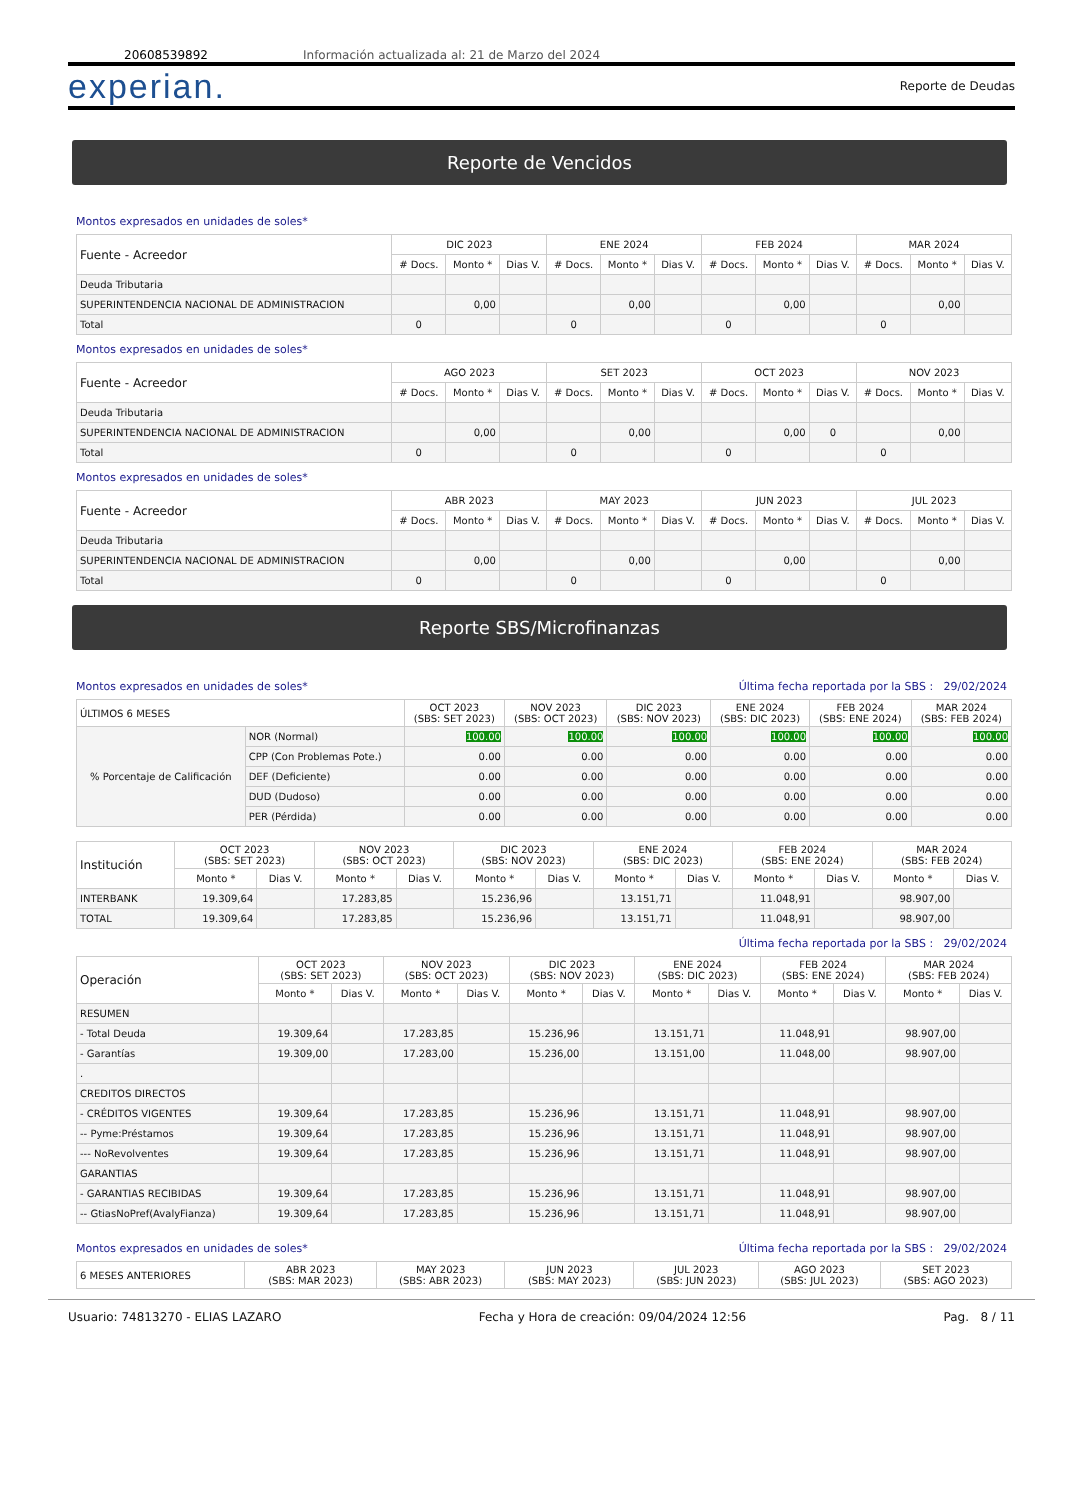20608539892 Información actualizada al: 21 de Marzo del 2024
experian. Reporte de Deudas
Reporte de Vencidos
Montos expresados en unidades de soles*
| Fuente - Acreedor | DIC 2023 | | | ENE 2024 | | | FEB 2024 | | | MAR 2024 | | |
| --- | --- | --- | --- | --- | --- | --- | --- | --- | --- | --- | --- | --- |
| | # Docs. | Monto * | Dias V. | # Docs. | Monto * | Dias V. | # Docs. | Monto * | Dias V. | # Docs. | Monto * | Dias V. |
| Deuda Tributaria | | | | | | | | | | | | |
| SUPERINTENDENCIA NACIONAL DE ADMINISTRACION | | 0,00 | | | 0,00 | | | 0,00 | | | 0,00 | |
| Total | 0 | | | 0 | | | 0 | | | 0 | | |
Montos expresados en unidades de soles*
| Fuente - Acreedor | AGO 2023 | | | SET 2023 | | | OCT 2023 | | | NOV 2023 | | |
| --- | --- | --- | --- | --- | --- | --- | --- | --- | --- | --- | --- | --- |
| | # Docs. | Monto * | Dias V. | # Docs. | Monto * | Dias V. | # Docs. | Monto * | Dias V. | # Docs. | Monto * | Dias V. |
| Deuda Tributaria | | | | | | | | | | | | |
| SUPERINTENDENCIA NACIONAL DE ADMINISTRACION | | 0,00 | | | 0,00 | | | 0,00 | 0 | | 0,00 | |
| Total | 0 | | | 0 | | | 0 | | | 0 | | |
Montos expresados en unidades de soles*
| Fuente - Acreedor | ABR 2023 | | | MAY 2023 | | | JUN 2023 | | | JUL 2023 | | |
| --- | --- | --- | --- | --- | --- | --- | --- | --- | --- | --- | --- | --- |
| | # Docs. | Monto * | Dias V. | # Docs. | Monto * | Dias V. | # Docs. | Monto * | Dias V. | # Docs. | Monto * | Dias V. |
| Deuda Tributaria | | | | | | | | | | | | |
| SUPERINTENDENCIA NACIONAL DE ADMINISTRACION | | 0,00 | | | 0,00 | | | 0,00 | | | 0,00 | |
| Total | 0 | | | 0 | | | 0 | | | 0 | | |
Reporte SBS/Microfinanzas
Montos expresados en unidades de soles* Última fecha reportada por la SBS : 29/02/2024
| ÚLTIMOS 6 MESES | | OCT 2023 (SBS: SET 2023) | NOV 2023 (SBS: OCT 2023) | DIC 2023 (SBS: NOV 2023) | ENE 2024 (SBS: DIC 2023) | FEB 2024 (SBS: ENE 2024) | MAR 2024 (SBS: FEB 2024) |
| --- | --- | --- | --- | --- | --- | --- | --- |
| % Porcentaje de Calificación | NOR (Normal) | 100.00 | 100.00 | 100.00 | 100.00 | 100.00 | 100.00 |
| | CPP (Con Problemas Pote.) | 0.00 | 0.00 | 0.00 | 0.00 | 0.00 | 0.00 |
| | DEF (Deficiente) | 0.00 | 0.00 | 0.00 | 0.00 | 0.00 | 0.00 |
| | DUD (Dudoso) | 0.00 | 0.00 | 0.00 | 0.00 | 0.00 | 0.00 |
| | PER (Pérdida) | 0.00 | 0.00 | 0.00 | 0.00 | 0.00 | 0.00 |
| Institución | OCT 2023 (SBS: SET 2023) | | NOV 2023 (SBS: OCT 2023) | | DIC 2023 (SBS: NOV 2023) | | ENE 2024 (SBS: DIC 2023) | | FEB 2024 (SBS: ENE 2024) | | MAR 2024 (SBS: FEB 2024) | |
| --- | --- | --- | --- | --- | --- | --- | --- | --- | --- | --- | --- | --- |
| | Monto * | Dias V. | Monto * | Dias V. | Monto * | Dias V. | Monto * | Dias V. | Monto * | Dias V. | Monto * | Dias V. |
| INTERBANK | 19.309,64 | | 17.283,85 | | 15.236,96 | | 13.151,71 | | 11.048,91 | | 98.907,00 | |
| TOTAL | 19.309,64 | | 17.283,85 | | 15.236,96 | | 13.151,71 | | 11.048,91 | | 98.907,00 | |
Última fecha reportada por la SBS : 29/02/2024
| Operación | OCT 2023 (SBS: SET 2023) | | NOV 2023 (SBS: OCT 2023) | | DIC 2023 (SBS: NOV 2023) | | ENE 2024 (SBS: DIC 2023) | | FEB 2024 (SBS: ENE 2024) | | MAR 2024 (SBS: FEB 2024) | |
| --- | --- | --- | --- | --- | --- | --- | --- | --- | --- | --- | --- | --- |
| | Monto * | Dias V. | Monto * | Dias V. | Monto * | Dias V. | Monto * | Dias V. | Monto * | Dias V. | Monto * | Dias V. |
| RESUMEN | | | | | | | | | | | | |
| - Total Deuda | 19.309,64 | | 17.283,85 | | 15.236,96 | | 13.151,71 | | 11.048,91 | | 98.907,00 | |
| - Garantías | 19.309,00 | | 17.283,00 | | 15.236,00 | | 13.151,00 | | 11.048,00 | | 98.907,00 | |
| . | | | | | | | | | | | | |
| CREDITOS DIRECTOS | | | | | | | | | | | | |
| - CRÉDITOS VIGENTES | 19.309,64 | | 17.283,85 | | 15.236,96 | | 13.151,71 | | 11.048,91 | | 98.907,00 | |
| -- Pyme:Préstamos | 19.309,64 | | 17.283,85 | | 15.236,96 | | 13.151,71 | | 11.048,91 | | 98.907,00 | |
| --- NoRevolventes | 19.309,64 | | 17.283,85 | | 15.236,96 | | 13.151,71 | | 11.048,91 | | 98.907,00 | |
| GARANTIAS | | | | | | | | | | | | |
| - GARANTIAS RECIBIDAS | 19.309,64 | | 17.283,85 | | 15.236,96 | | 13.151,71 | | 11.048,91 | | 98.907,00 | |
| -- GtiasNoPref(AvalyFianza) | 19.309,64 | | 17.283,85 | | 15.236,96 | | 13.151,71 | | 11.048,91 | | 98.907,00 | |
Montos expresados en unidades de soles* Última fecha reportada por la SBS : 29/02/2024
| 6 MESES ANTERIORES | ABR 2023 (SBS: MAR 2023) | MAY 2023 (SBS: ABR 2023) | JUN 2023 (SBS: MAY 2023) | JUL 2023 (SBS: JUN 2023) | AGO 2023 (SBS: JUL 2023) | SET 2023 (SBS: AGO 2023) |
| --- | --- | --- | --- | --- | --- | --- |
Usuario: 74813270 - ELIAS LAZARO Fecha y Hora de creación: 09/04/2024 12:56 Pag. 8 / 11